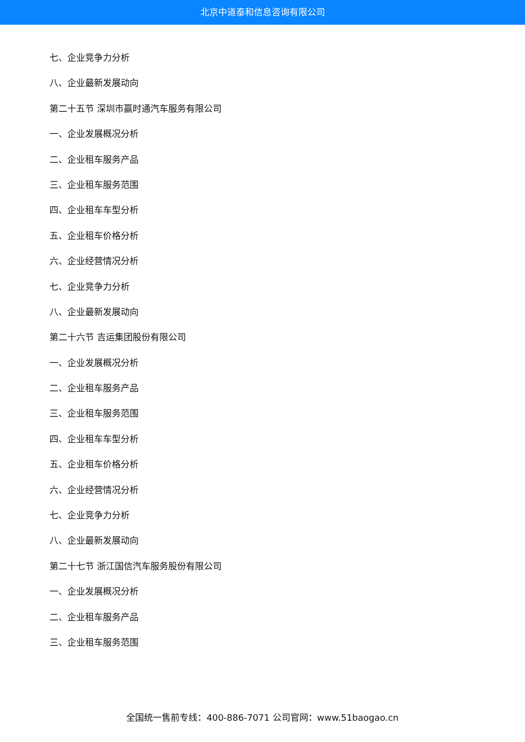北京中道泰和信息咨询有限公司
七、企业竞争力分析
八、企业最新发展动向
第二十五节 深圳市赢时通汽车服务有限公司
一、企业发展概况分析
二、企业租车服务产品
三、企业租车服务范围
四、企业租车车型分析
五、企业租车价格分析
六、企业经营情况分析
七、企业竞争力分析
八、企业最新发展动向
第二十六节 吉运集团股份有限公司
一、企业发展概况分析
二、企业租车服务产品
三、企业租车服务范围
四、企业租车车型分析
五、企业租车价格分析
六、企业经营情况分析
七、企业竞争力分析
八、企业最新发展动向
第二十七节 浙江国信汽车服务股份有限公司
一、企业发展概况分析
二、企业租车服务产品
三、企业租车服务范围
全国统一售前专线：400-886-7071 公司官网：www.51baogao.cn